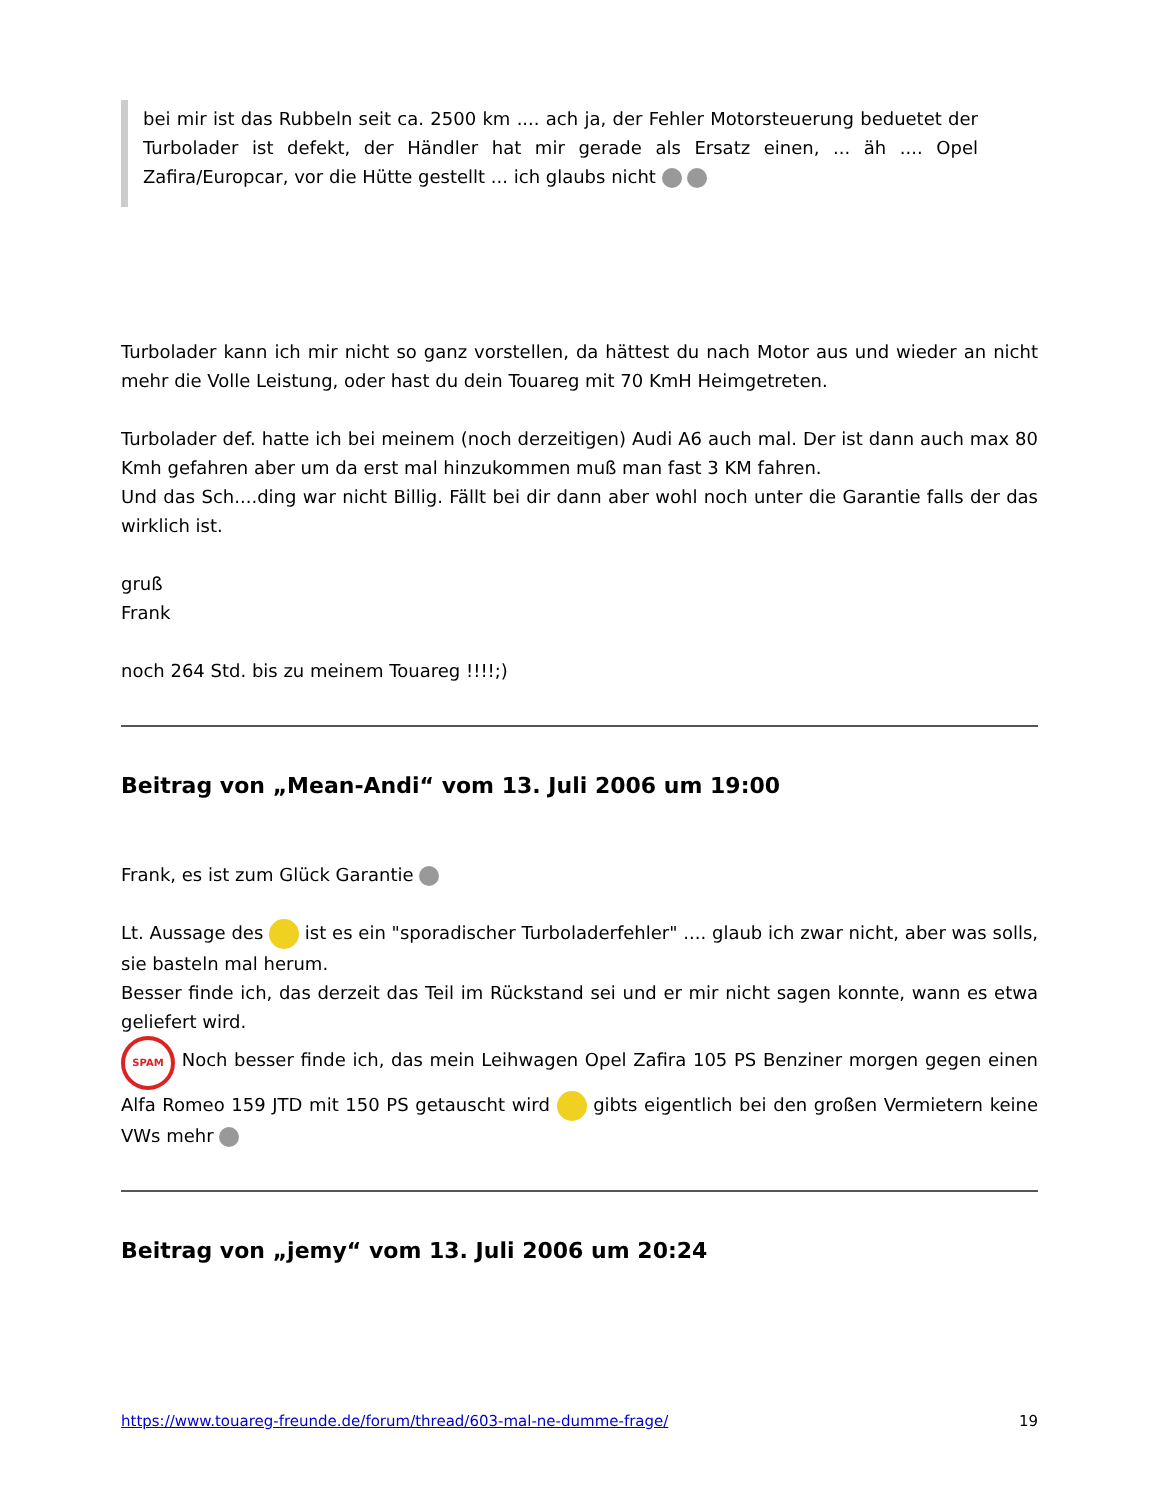bei mir ist das Rubbeln seit ca. 2500 km .... ach ja, der Fehler Motorsteuerung beduetet der Turbolader ist defekt, der Händler hat mir gerade als Ersatz einen, ... äh .... Opel Zafira/Europcar, vor die Hütte gestellt ... ich glaubs nicht
Turbolader kann ich mir nicht so ganz vorstellen, da hättest du nach Motor aus und wieder an nicht mehr die Volle Leistung, oder hast du dein Touareg mit 70 KmH Heimgetreten.
Turbolader def. hatte ich bei meinem (noch derzeitigen) Audi A6 auch mal. Der ist dann auch max 80 Kmh gefahren aber um da erst mal hinzukommen muß man fast 3 KM fahren.
Und das Sch....ding war nicht Billig. Fällt bei dir dann aber wohl noch unter die Garantie falls der das wirklich ist.
gruß
Frank
noch 264 Std. bis zu meinem Touareg !!!!;)
Beitrag von „Mean-Andi“ vom 13. Juli 2006 um 19:00
Frank, es ist zum Glück Garantie
Lt. Aussage des ist es ein "sporadischer Turboladerfehler" .... glaub ich zwar nicht, aber was solls, sie basteln mal herum.
Besser finde ich, das derzeit das Teil im Rückstand sei und er mir nicht sagen konnte, wann es etwa geliefert wird.
SPAM Noch besser finde ich, das mein Leihwagen Opel Zafira 105 PS Benziner morgen gegen einen Alfa Romeo 159 JTD mit 150 PS getauscht wird gibts eigentlich bei den großen Vermietern keine VWs mehr
Beitrag von „jemy“ vom 13. Juli 2006 um 20:24
https://www.touareg-freunde.de/forum/thread/603-mal-ne-dumme-frage/ 19